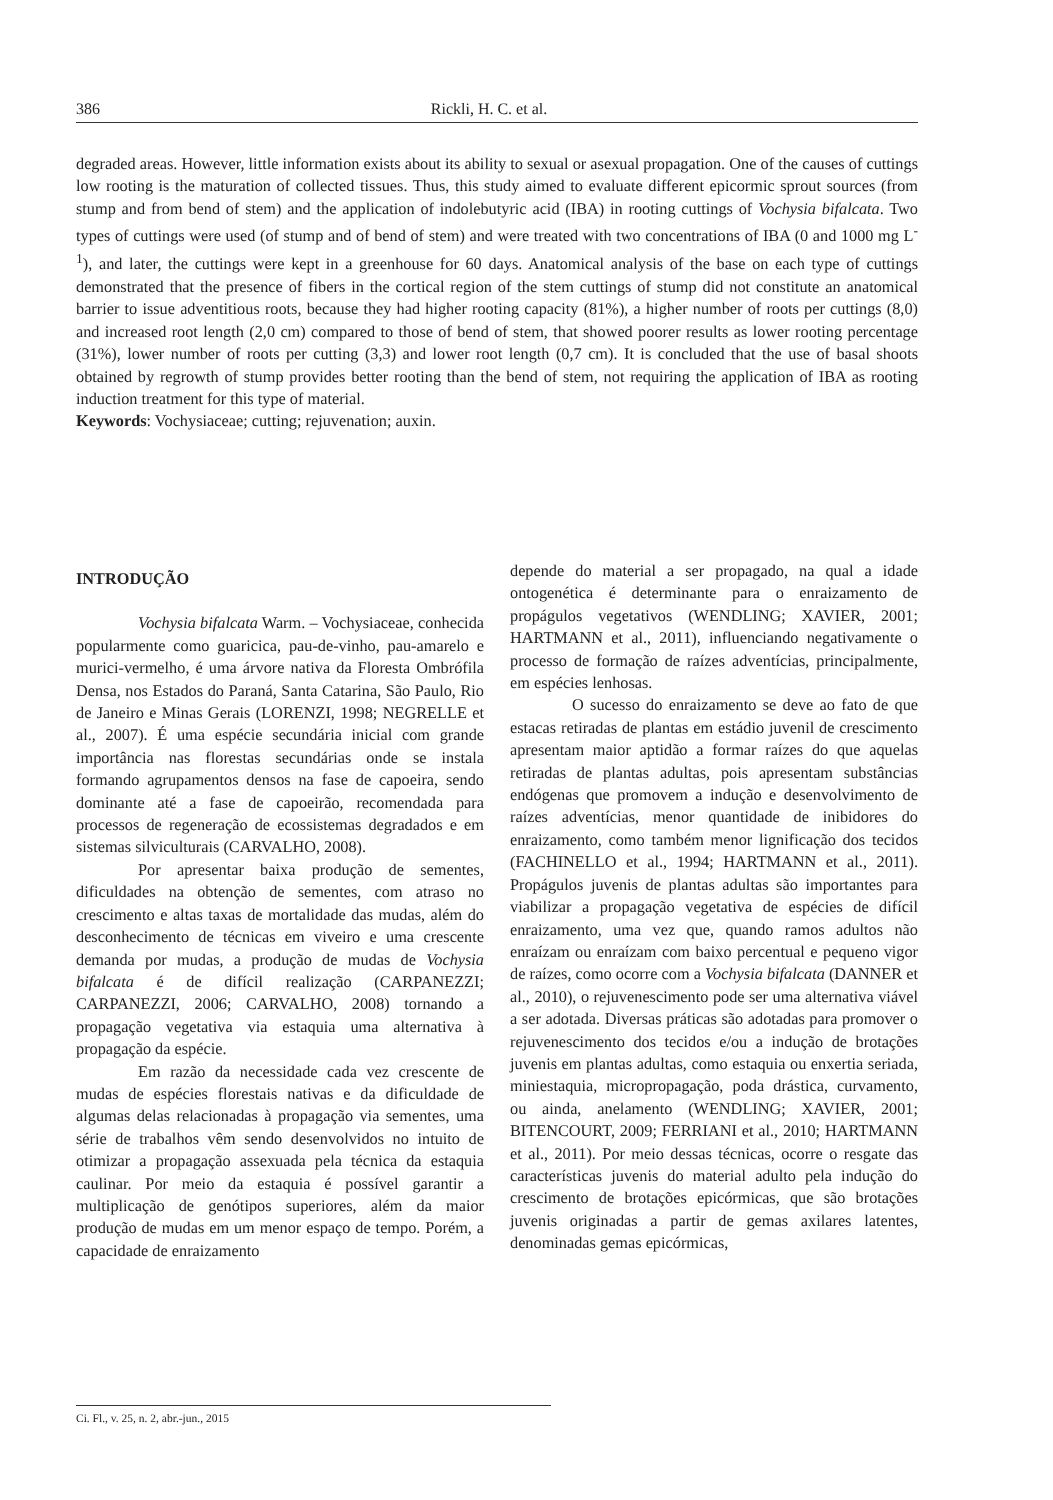386 Rickli, H. C. et al.
degraded areas. However, little information exists about its ability to sexual or asexual propagation. One of the causes of cuttings low rooting is the maturation of collected tissues. Thus, this study aimed to evaluate different epicormic sprout sources (from stump and from bend of stem) and the application of indolebutyric acid (IBA) in rooting cuttings of Vochysia bifalcata. Two types of cuttings were used (of stump and of bend of stem) and were treated with two concentrations of IBA (0 and 1000 mg L<sup>-1</sup>), and later, the cuttings were kept in a greenhouse for 60 days. Anatomical analysis of the base on each type of cuttings demonstrated that the presence of fibers in the cortical region of the stem cuttings of stump did not constitute an anatomical barrier to issue adventitious roots, because they had higher rooting capacity (81%), a higher number of roots per cuttings (8,0) and increased root length (2,0 cm) compared to those of bend of stem, that showed poorer results as lower rooting percentage (31%), lower number of roots per cutting (3,3) and lower root length (0,7 cm). It is concluded that the use of basal shoots obtained by regrowth of stump provides better rooting than the bend of stem, not requiring the application of IBA as rooting induction treatment for this type of material.
Keywords: Vochysiaceae; cutting; rejuvenation; auxin.
INTRODUÇÃO
Vochysia bifalcata Warm. – Vochysiaceae, conhecida popularmente como guaricica, pau-de-vinho, pau-amarelo e murici-vermelho, é uma árvore nativa da Floresta Ombrófila Densa, nos Estados do Paraná, Santa Catarina, São Paulo, Rio de Janeiro e Minas Gerais (LORENZI, 1998; NEGRELLE et al., 2007). É uma espécie secundária inicial com grande importância nas florestas secundárias onde se instala formando agrupamentos densos na fase de capoeira, sendo dominante até a fase de capoeirão, recomendada para processos de regeneração de ecossistemas degradados e em sistemas silviculturais (CARVALHO, 2008).
Por apresentar baixa produção de sementes, dificuldades na obtenção de sementes, com atraso no crescimento e altas taxas de mortalidade das mudas, além do desconhecimento de técnicas em viveiro e uma crescente demanda por mudas, a produção de mudas de Vochysia bifalcata é de difícil realização (CARPANEZZI; CARPANEZZI, 2006; CARVALHO, 2008) tornando a propagação vegetativa via estaquia uma alternativa à propagação da espécie.
Em razão da necessidade cada vez crescente de mudas de espécies florestais nativas e da dificuldade de algumas delas relacionadas à propagação via sementes, uma série de trabalhos vêm sendo desenvolvidos no intuito de otimizar a propagação assexuada pela técnica da estaquia caulinar. Por meio da estaquia é possível garantir a multiplicação de genótipos superiores, além da maior produção de mudas em um menor espaço de tempo. Porém, a capacidade de enraizamento
depende do material a ser propagado, na qual a idade ontogenética é determinante para o enraizamento de propágulos vegetativos (WENDLING; XAVIER, 2001; HARTMANN et al., 2011), influenciando negativamente o processo de formação de raízes adventícias, principalmente, em espécies lenhosas.
O sucesso do enraizamento se deve ao fato de que estacas retiradas de plantas em estádio juvenil de crescimento apresentam maior aptidão a formar raízes do que aquelas retiradas de plantas adultas, pois apresentam substâncias endógenas que promovem a indução e desenvolvimento de raízes adventícias, menor quantidade de inibidores do enraizamento, como também menor lignificação dos tecidos (FACHINELLO et al., 1994; HARTMANN et al., 2011). Propágulos juvenis de plantas adultas são importantes para viabilizar a propagação vegetativa de espécies de difícil enraizamento, uma vez que, quando ramos adultos não enraízam ou enraízam com baixo percentual e pequeno vigor de raízes, como ocorre com a Vochysia bifalcata (DANNER et al., 2010), o rejuvenescimento pode ser uma alternativa viável a ser adotada. Diversas práticas são adotadas para promover o rejuvenescimento dos tecidos e/ou a indução de brotações juvenis em plantas adultas, como estaquia ou enxertia seriada, miniestaquia, micropropagação, poda drástica, curvamento, ou ainda, anelamento (WENDLING; XAVIER, 2001; BITENCOURT, 2009; FERRIANI et al., 2010; HARTMANN et al., 2011). Por meio dessas técnicas, ocorre o resgate das características juvenis do material adulto pela indução do crescimento de brotações epicórmicas, que são brotações juvenis originadas a partir de gemas axilares latentes, denominadas gemas epicórmicas,
Ci. Fl., v. 25, n. 2, abr.-jun., 2015